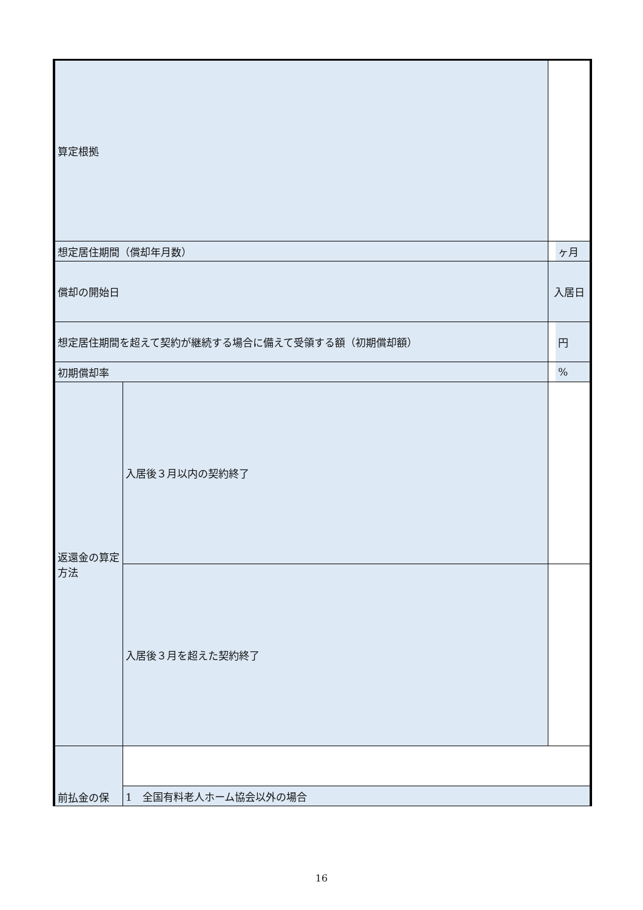| 算定根拠 | | | |
| 想定居住期間（償却年月数） | | | ヶ月 |
| 償却の開始日 | | 入居日 | |
| 想定居住期間を超えて契約が継続する場合に備えて受領する額（初期償却額） | | | 円 |
| 初期償却率 | | | % |
| 返還金の算定方法 | 入居後３月以内の契約終了 | | |
| | 入居後３月を超えた契約終了 | | |
| 前払金の保 | | | |
| | 1 全国有料老人ホーム協会以外の場合 | | |
16